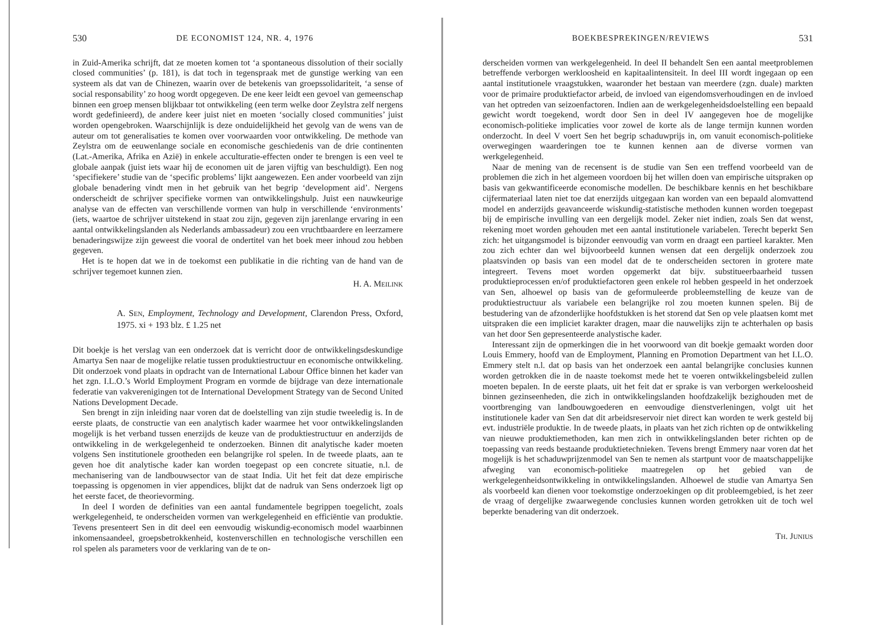530 DE ECONOMIST 124, NR. 4, 1976
in Zuid-Amerika schrijft, dat ze moeten komen tot ‘a spontaneous dissolution of their socially closed communities’ (p. 181), is dat toch in tegenspraak met de gunstige werking van een systeem als dat van de Chinezen, waarin over de betekenis van groepssolidariteit, ‘a sense of social responsability’ zo hoog wordt opgegeven. De ene keer leidt een gevoel van gemeenschap binnen een groep mensen blijkbaar tot ontwikkeling (een term welke door Zeylstra zelf nergens wordt gedefinieerd), de andere keer juist niet en moeten ‘socially closed communities’ juist worden opengebroken. Waarschijnlijk is deze onduidelijkheid het gevolg van de wens van de auteur om tot generalisaties te komen over voorwaarden voor ontwikkeling. De methode van Zeylstra om de eeuwenlange sociale en economische geschiedenis van de drie continenten (Lat.-Amerika, Afrika en Azië) in enkele acculturatie-effecten onder te brengen is een veel te globale aanpak (juist iets waar hij de economen uit de jaren vijftig van beschuldigt). Een nog ‘specifiekere’ studie van de ‘specific problems’ lijkt aangewezen. Een ander voorbeeld van zijn globale benadering vindt men in het gebruik van het begrip ‘development aid’. Nergens onderscheidt de schrijver specifieke vormen van ontwikkelingshulp. Juist een nauwkeurige analyse van de effecten van verschillende vormen van hulp in verschillende ‘environments’ (iets, waartoe de schrijver uitstekend in staat zou zijn, gegeven zijn jarenlange ervaring in een aantal ontwikkelingslanden als Nederlands ambassadeur) zou een vruchtbaardere en leerzamere benaderingswijze zijn geweest die vooral de ondertitel van het boek meer inhoud zou hebben gegeven.
Het is te hopen dat we in de toekomst een publikatie in die richting van de hand van de schrijver tegemoet kunnen zien.
H. A. MEILINK
A. SEN, Employment, Technology and Development, Clarendon Press, Oxford, 1975. xi + 193 blz. £ 1.25 net
Dit boekje is het verslag van een onderzoek dat is verricht door de ontwikkelingsdeskundige Amartya Sen naar de mogelijke relatie tussen produktiestructuur en economische ontwikkeling. Dit onderzoek vond plaats in opdracht van de International Labour Office binnen het kader van het zgn. I.L.O.’s World Employment Program en vormde de bijdrage van deze internationale federatie van vakverenigingen tot de International Development Strategy van de Second United Nations Development Decade.
Sen brengt in zijn inleiding naar voren dat de doelstelling van zijn studie tweeledig is. In de eerste plaats, de constructie van een analytisch kader waarmee het voor ontwikkelingslanden mogelijk is het verband tussen enerzijds de keuze van de produktiestructuur en anderzijds de ontwikkeling in de werkgelegenheid te onderzoeken. Binnen dit analytische kader moeten volgens Sen institutionele grootheden een belangrijke rol spelen. In de tweede plaats, aan te geven hoe dit analytische kader kan worden toegepast op een concrete situatie, n.l. de mechanisering van de landbouwsector van de staat India. Uit het feit dat deze empirische toepassing is opgenomen in vier appendices, blijkt dat de nadruk van Sens onderzoek ligt op het eerste facet, de theorievorming.
In deel I worden de definities van een aantal fundamentele begrippen toegelicht, zoals werkgelegenheid, te onderscheiden vormen van werkgelegenheid en efficiëntie van produktie. Tevens presenteert Sen in dit deel een eenvoudig wiskundig-economisch model waarbinnen inkomensaandeel, groepsbetrokkenheid, kostenverschillen en technologische verschillen een rol spelen als parameters voor de verklaring van de te on-
BOEKBESPREKINGEN/REVIEWS 531
derscheiden vormen van werkgelegenheid. In deel II behandelt Sen een aantal meetproblemen betreffende verborgen werkloosheid en kapitaalintensiteit. In deel III wordt ingegaan op een aantal institutionele vraagstukken, waaronder het bestaan van meerdere (zgn. duale) markten voor de primaire produktiefactor arbeid, de invloed van eigendomsverhoudingen en de invloed van het optreden van seizoenfactoren. Indien aan de werkgelegenheidsdoelstelling een bepaald gewicht wordt toegekend, wordt door Sen in deel IV aangegeven hoe de mogelijke economisch-politieke implicaties voor zowel de korte als de lange termijn kunnen worden onderzocht. In deel V voert Sen het begrip schaduwprijs in, om vanuit economisch-politieke overwegingen waarderingen toe te kunnen kennen aan de diverse vormen van werkgelegenheid.
Naar de mening van de recensent is de studie van Sen een treffend voorbeeld van de problemen die zich in het algemeen voordoen bij het willen doen van empirische uitspraken op basis van gekwantificeerde economische modellen. De beschikbare kennis en het beschikbare cijfermateriaal laten niet toe dat enerzijds uitgegaan kan worden van een bepaald alomvattend model en anderzijds geavanceerde wiskundig-statistische methoden kunnen worden toegepast bij de empirische invulling van een dergelijk model. Zeker niet indien, zoals Sen dat wenst, rekening moet worden gehouden met een aantal institutionele variabelen. Terecht beperkt Sen zich: het uitgangsmodel is bijzonder eenvoudig van vorm en draagt een partieel karakter. Men zou zich echter dan wel bijvoorbeeld kunnen wensen dat een dergelijk onderzoek zou plaatsvinden op basis van een model dat de te onderscheiden sectoren in grotere mate integreert. Tevens moet worden opgemerkt dat bijv. substitueerbaarheid tussen produktieprocessen en/of produktiefactoren geen enkele rol hebben gespeeld in het onderzoek van Sen, alhoewel op basis van de geformuleerde probleemstelling de keuze van de produktiestructuur als variabele een belangrijke rol zou moeten kunnen spelen. Bij de bestudering van de afzonderlijke hoofdstukken is het storend dat Sen op vele plaatsen komt met uitspraken die een impliciet karakter dragen, maar die nauwelijks zijn te achterhalen op basis van het door Sen gepresenteerde analystische kader.
Interessant zijn de opmerkingen die in het voorwoord van dit boekje gemaakt worden door Louis Emmery, hoofd van de Employment, Planning en Promotion Department van het I.L.O. Emmery stelt n.l. dat op basis van het onderzoek een aantal belangrijke conclusies kunnen worden getrokken die in de naaste toekomst mede het te voeren ontwikkelingsbeleid zullen moeten bepalen. In de eerste plaats, uit het feit dat er sprake is van verborgen werkeloosheid binnen gezinseenheden, die zich in ontwikkelingslanden hoofdzakelijk bezighouden met de voortbrenging van landbouwgoederen en eenvoudige dienstverleningen, volgt uit het institutionele kader van Sen dat dit arbeidsreservoir niet direct kan worden te werk gesteld bij evt. industriële produktie. In de tweede plaats, in plaats van het zich richten op de ontwikkeling van nieuwe produktiemethoden, kan men zich in ontwikkelingslanden beter richten op de toepassing van reeds bestaande produktietechnieken. Tevens brengt Emmery naar voren dat het mogelijk is het schaduwprijzenmodel van Sen te nemen als startpunt voor de maatschappelijke afweging van economisch-politieke maatregelen op het gebied van de werkgelegenheidsontwikkeling in ontwikkelingslanden. Alhoewel de studie van Amartya Sen als voorbeeld kan dienen voor toekomstige onderzoekingen op dit probleemgebied, is het zeer de vraag of dergelijke zwaarwegende conclusies kunnen worden getrokken uit de toch wel beperkte benadering van dit onderzoek.
TH. JUNIUS